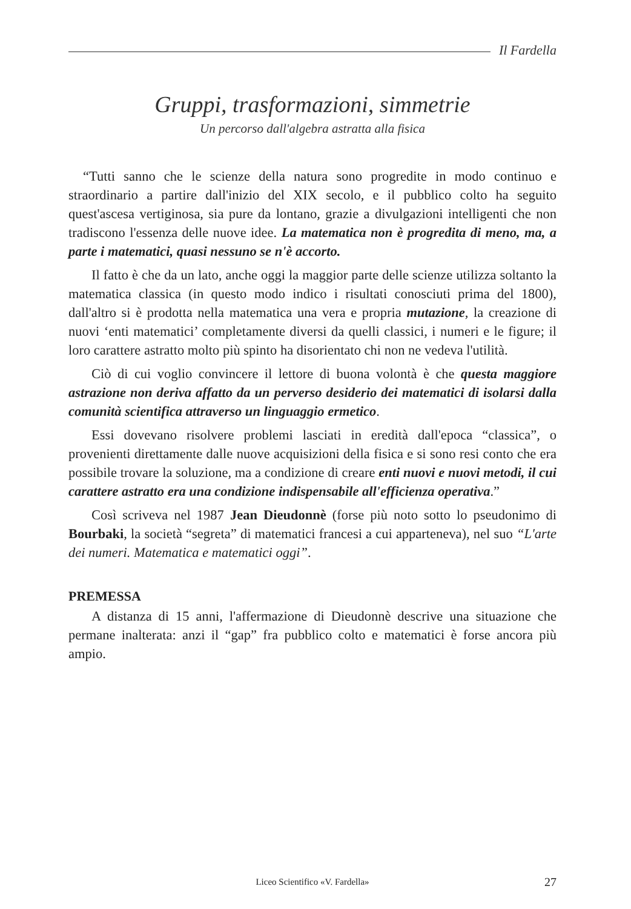Il Fardella
Gruppi, trasformazioni, simmetrie
Un percorso dall'algebra astratta alla fisica
“Tutti sanno che le scienze della natura sono progredite in modo continuo e straordinario a partire dall'inizio del XIX secolo, e il pubblico colto ha seguito quest'ascesa vertiginosa, sia pure da lontano, grazie a divulgazioni intelligenti che non tradiscono l'essenza delle nuove idee. La matematica non è progredita di meno, ma, a parte i matematici, quasi nessuno se n'è accorto.
Il fatto è che da un lato, anche oggi la maggior parte delle scienze utilizza soltanto la matematica classica (in questo modo indico i risultati conosciuti prima del 1800), dall'altro si è prodotta nella matematica una vera e propria mutazione, la creazione di nuovi ‘enti matematici’ completamente diversi da quelli classici, i numeri e le figure; il loro carattere astratto molto più spinto ha disorientato chi non ne vedeva l'utilità.
Ciò di cui voglio convincere il lettore di buona volontà è che questa maggiore astrazione non deriva affatto da un perverso desiderio dei matematici di isolarsi dalla comunità scientifica attraverso un linguaggio ermetico.
Essi dovevano risolvere problemi lasciati in eredità dall'epoca “classica”, o provenienti direttamente dalle nuove acquisizioni della fisica e si sono resi conto che era possibile trovare la soluzione, ma a condizione di creare enti nuovi e nuovi metodi, il cui carattere astratto era una condizione indispensabile all'efficienza operativa.”
Così scriveva nel 1987 Jean Dieudonnè (forse più noto sotto lo pseudonimo di Bourbaki, la società “segreta” di matematici francesi a cui apparteneva), nel suo “L'arte dei numeri. Matematica e matematici oggi”.
PREMESSA
A distanza di 15 anni, l'affermazione di Dieudonnè descrive una situazione che permane inalterata: anzi il “gap” fra pubblico colto e matematici è forse ancora più ampio.
Liceo Scientifico «V. Fardella» 27